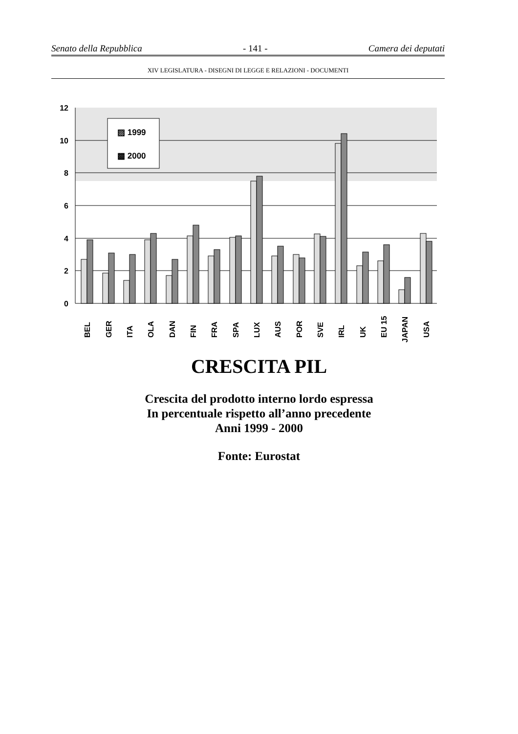Senato della Repubblica - 141 - Camera dei deputati
XIV LEGISLATURA - DISEGNI DI LEGGE E RELAZIONI - DOCUMENTI
12
10
8
6
4
2
0
▨ 1999
▩ 2000
BEL
GER
ITA
OLA
DAN
FIN
FRA
SPA
LUX
AUS
POR
SVE
IRL
UK
EU 15
JAPAN
USA
CRESCITA PIL
Crescita del prodotto interno lordo espressa
In percentuale rispetto all’anno precedente
Anni 1999 - 2000
Fonte: Eurostat